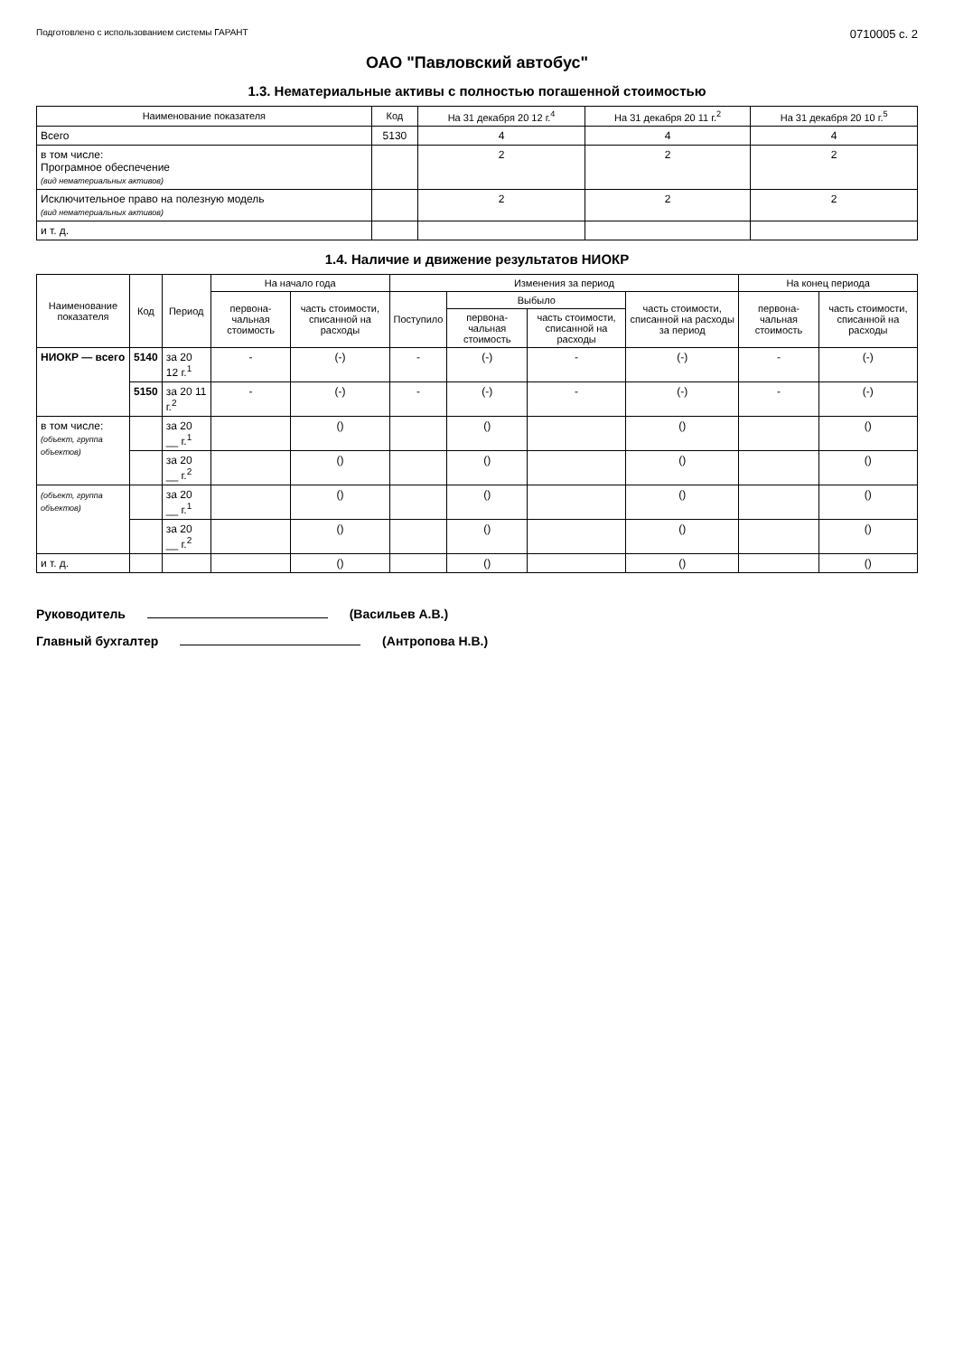Подготовлено с использованием системы ГАРАНТ
0710005 с. 2
ОАО "Павловский автобус"
1.3. Нематериальные активы с полностью погашенной стоимостью
| Наименование показателя | Код | На 31 декабря 20 12 г.<sup>4</sup> | На 31 декабря 20 11 г.<sup>2</sup> | На 31 декабря 20 10 г.<sup>5</sup> |
| --- | --- | --- | --- | --- |
| Всего | 5130 | 4 | 4 | 4 |
| в том числе: Програмное обеспечение (вид нематериальных активов) | | 2 | 2 | 2 |
| Исключительное право на полезную модель (вид нематериальных активов) | | 2 | 2 | 2 |
| и т. д. | | | | |
1.4. Наличие и движение результатов НИОКР
| Наименование показателя | Код | Период | На начало года | | Изменения за период | | | | На конец периода | |
| --- | --- | --- | --- | --- | --- | --- | --- | --- | --- | --- |
| | | | первона-чальная стоимость | часть стоимости, списанной на расходы | Поступило | Выбыло | | часть стоимости, списанной на расходы за период | первона-чальная стоимость | часть стоимости, списанной на расходы |
| | | | | | | первона-чальная стоимость | часть стоимости, списанной на расходы | | | |
| НИОКР — всего | 5140 | за 20 12 г.<sup>1</sup> | - | (-) | - | (-) | - | (-) | - | (-) |
| | 5150 | за 20 11 г.<sup>2</sup> | - | (-) | - | (-) | - | (-) | - | (-) |
| в том числе: (объект, группа объектов) | | за 20 __ г.<sup>1</sup> | | () | | () | | () | | () |
| | | за 20 __ г.<sup>2</sup> | | () | | () | | () | | () |
| (объект, группа объектов) | | за 20 __ г.<sup>1</sup> | | () | | () | | () | | () |
| | | за 20 __ г.<sup>2</sup> | | () | | () | | () | | () |
| и т. д. | | | | () | | () | | () | | () |
Руководитель (Васильев А.В.)
Главный бухгалтер (Антропова Н.В.)